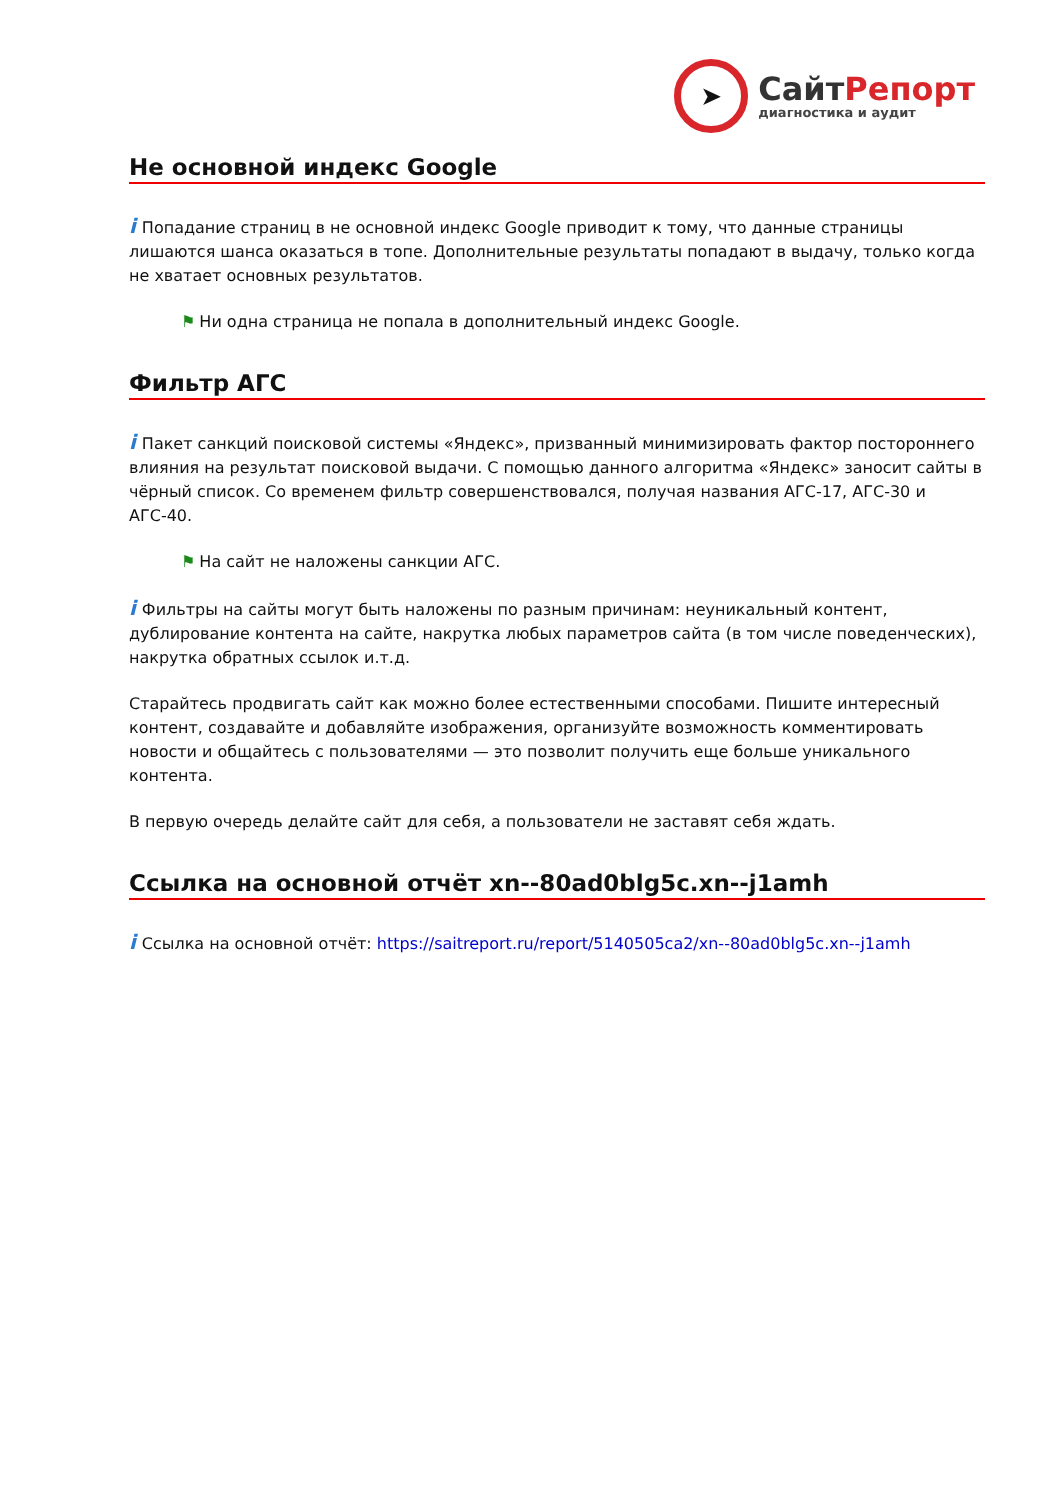➤
СайтРепорт
диагностика и аудит
Не основной индекс Google
i Попадание страниц в не основной индекс Google приводит к тому, что данные страницы лишаются шанса оказаться в топе. Дополнительные результаты попадают в выдачу, только когда не хватает основных результатов.
⚑ Ни одна страница не попала в дополнительный индекс Google.
Фильтр АГС
i Пакет санкций поисковой системы «Яндекс», призванный минимизировать фактор постороннего влияния на результат поисковой выдачи. С помощью данного алгоритма «Яндекс» заносит сайты в чёрный список. Со временем фильтр совершенствовался, получая названия АГС-17, АГС-30 и АГС-40.
⚑ На сайт не наложены санкции АГС.
i Фильтры на сайты могут быть наложены по разным причинам: неуникальный контент, дублирование контента на сайте, накрутка любых параметров сайта (в том числе поведенческих), накрутка обратных ссылок и.т.д.
Старайтесь продвигать сайт как можно более естественными способами. Пишите интересный контент, создавайте и добавляйте изображения, организуйте возможность комментировать новости и общайтесь с пользователями — это позволит получить еще больше уникального контента.
В первую очередь делайте сайт для себя, а пользователи не заставят себя ждать.
Ссылка на основной отчёт xn--80ad0blg5c.xn--j1amh
i Ссылка на основной отчёт: https://saitreport.ru/report/5140505ca2/xn--80ad0blg5c.xn--j1amh